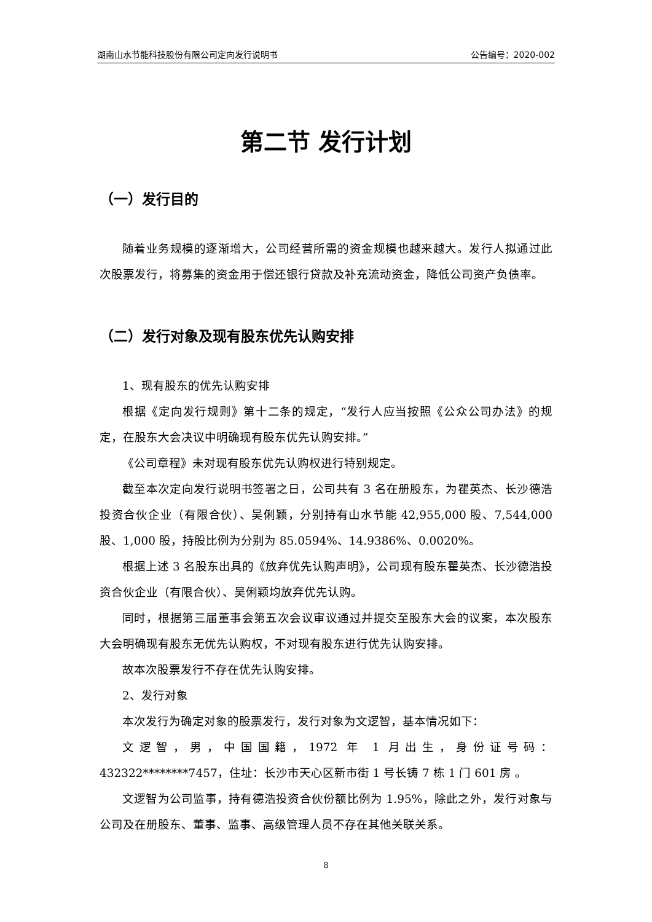湖南山水节能科技股份有限公司定向发行说明书 公告编号：2020-002
第二节 发行计划
（一）发行目的
随着业务规模的逐渐增大，公司经营所需的资金规模也越来越大。发行人拟通过此次股票发行，将募集的资金用于偿还银行贷款及补充流动资金，降低公司资产负债率。
（二）发行对象及现有股东优先认购安排
1、现有股东的优先认购安排
根据《定向发行规则》第十二条的规定，“发行人应当按照《公众公司办法》的规定，在股东大会决议中明确现有股东优先认购安排。”
《公司章程》未对现有股东优先认购权进行特别规定。
截至本次定向发行说明书签署之日，公司共有 3 名在册股东，为瞿英杰、长沙德浩投资合伙企业（有限合伙）、吴俐颖，分别持有山水节能 42,955,000 股、7,544,000 股、1,000 股，持股比例为分别为 85.0594%、14.9386%、0.0020%。
根据上述 3 名股东出具的《放弃优先认购声明》，公司现有股东瞿英杰、长沙德浩投资合伙企业（有限合伙）、吴俐颖均放弃优先认购。
同时，根据第三届董事会第五次会议审议通过并提交至股东大会的议案，本次股东大会明确现有股东无优先认购权，不对现有股东进行优先认购安排。
故本次股票发行不存在优先认购安排。
2、发行对象
本次发行为确定对象的股票发行，发行对象为文逻智，基本情况如下：
文逻智，男，中国国籍，1972 年 1 月出生，身份证号码：432322********7457，住址：长沙市天心区新市街 1 号长铸 7 栋 1 门 601 房 。
文逻智为公司监事，持有德浩投资合伙份额比例为 1.95%，除此之外，发行对象与公司及在册股东、董事、监事、高级管理人员不存在其他关联关系。
8